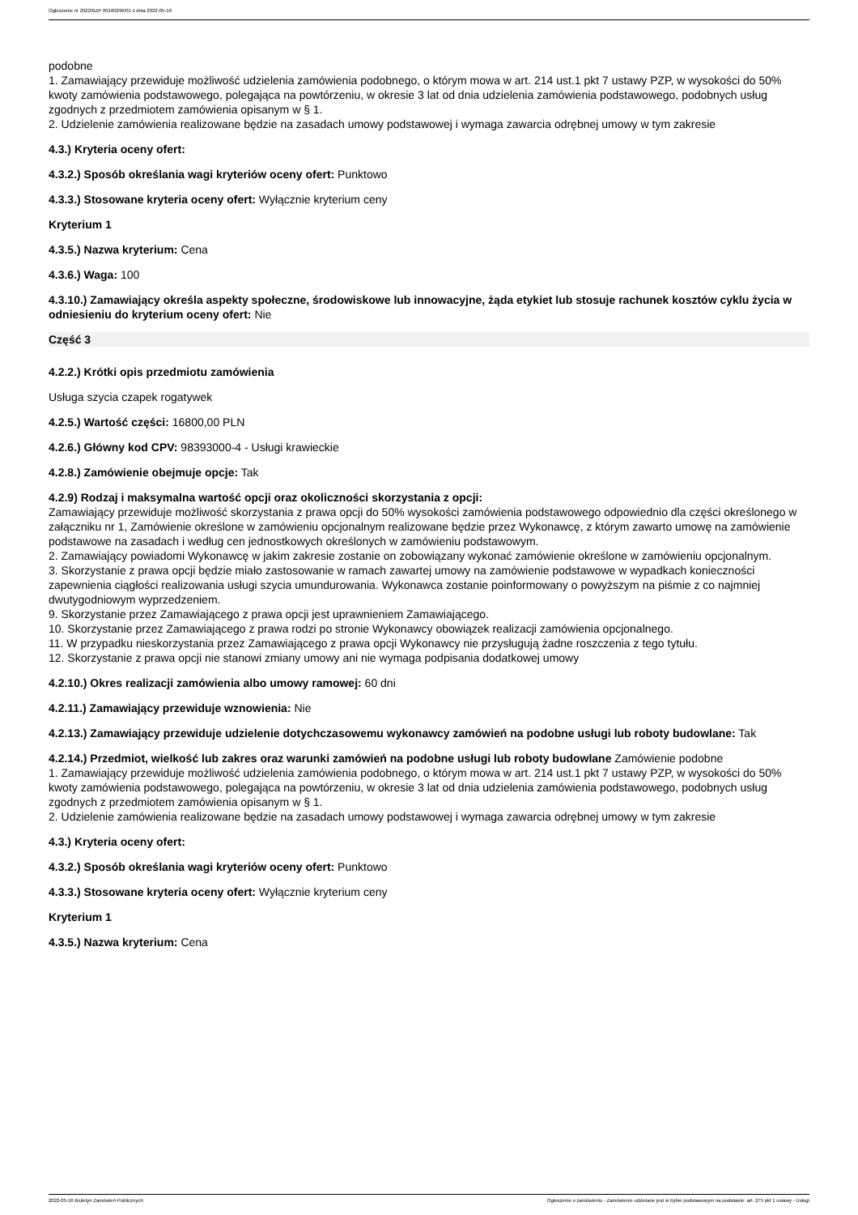Ogłoszenie nr 2022/BZP 00160296/01 z dnia 2022-05-16
podobne
1. Zamawiający przewiduje możliwość udzielenia zamówienia podobnego, o którym mowa w art. 214 ust.1 pkt 7 ustawy PZP, w wysokości do 50% kwoty zamówienia podstawowego, polegająca na powtórzeniu, w okresie 3 lat od dnia udzielenia zamówienia podstawowego, podobnych usług zgodnych z przedmiotem zamówienia opisanym w § 1.
2. Udzielenie zamówienia realizowane będzie na zasadach umowy podstawowej i wymaga zawarcia odrębnej umowy w tym zakresie
4.3.) Kryteria oceny ofert:
4.3.2.) Sposób określania wagi kryteriów oceny ofert: Punktowo
4.3.3.) Stosowane kryteria oceny ofert: Wyłącznie kryterium ceny
Kryterium 1
4.3.5.) Nazwa kryterium: Cena
4.3.6.) Waga: 100
4.3.10.) Zamawiający określa aspekty społeczne, środowiskowe lub innowacyjne, żąda etykiet lub stosuje rachunek kosztów cyklu życia w odniesieniu do kryterium oceny ofert: Nie
Część 3
4.2.2.) Krótki opis przedmiotu zamówienia
Usługa szycia czapek rogatywek
4.2.5.) Wartość części: 16800,00 PLN
4.2.6.) Główny kod CPV: 98393000-4 - Usługi krawieckie
4.2.8.) Zamówienie obejmuje opcje: Tak
4.2.9) Rodzaj i maksymalna wartość opcji oraz okoliczności skorzystania z opcji:
Zamawiający przewiduje możliwość skorzystania z prawa opcji do 50% wysokości zamówienia podstawowego odpowiednio dla części określonego w załączniku nr 1, Zamówienie określone w zamówieniu opcjonalnym realizowane będzie przez Wykonawcę, z którym zawarto umowę na zamówienie podstawowe na zasadach i według cen jednostkowych określonych w zamówieniu podstawowym.
2. Zamawiający powiadomi Wykonawcę w jakim zakresie zostanie on zobowiązany wykonać zamówienie określone w zamówieniu opcjonalnym.
3. Skorzystanie z prawa opcji będzie miało zastosowanie w ramach zawartej umowy na zamówienie podstawowe w wypadkach konieczności zapewnienia ciągłości realizowania usługi szycia umundurowania. Wykonawca zostanie poinformowany o powyższym na piśmie z co najmniej dwutygodniowym wyprzedzeniem.
9. Skorzystanie przez Zamawiającego z prawa opcji jest uprawnieniem Zamawiającego.
10. Skorzystanie przez Zamawiającego z prawa rodzi po stronie Wykonawcy obowiązek realizacji zamówienia opcjonalnego.
11. W przypadku nieskorzystania przez Zamawiającego z prawa opcji Wykonawcy nie przysługują żadne roszczenia z tego tytułu.
12. Skorzystanie z prawa opcji nie stanowi zmiany umowy ani nie wymaga podpisania dodatkowej umowy
4.2.10.) Okres realizacji zamówienia albo umowy ramowej: 60 dni
4.2.11.) Zamawiający przewiduje wznowienia: Nie
4.2.13.) Zamawiający przewiduje udzielenie dotychczasowemu wykonawcy zamówień na podobne usługi lub roboty budowlane: Tak
4.2.14.) Przedmiot, wielkość lub zakres oraz warunki zamówień na podobne usługi lub roboty budowlane Zamówienie podobne
1. Zamawiający przewiduje możliwość udzielenia zamówienia podobnego, o którym mowa w art. 214 ust.1 pkt 7 ustawy PZP, w wysokości do 50% kwoty zamówienia podstawowego, polegająca na powtórzeniu, w okresie 3 lat od dnia udzielenia zamówienia podstawowego, podobnych usług zgodnych z przedmiotem zamówienia opisanym w § 1.
2. Udzielenie zamówienia realizowane będzie na zasadach umowy podstawowej i wymaga zawarcia odrębnej umowy w tym zakresie
4.3.) Kryteria oceny ofert:
4.3.2.) Sposób określania wagi kryteriów oceny ofert: Punktowo
4.3.3.) Stosowane kryteria oceny ofert: Wyłącznie kryterium ceny
Kryterium 1
4.3.5.) Nazwa kryterium: Cena
2022-05-16 Biuletyn Zamówień Publicznych Ogłoszenie o zamówieniu - Zamówienie udzielane jest w trybie podstawowym na podstawie: art. 275 pkt 1 ustawy - Usługi